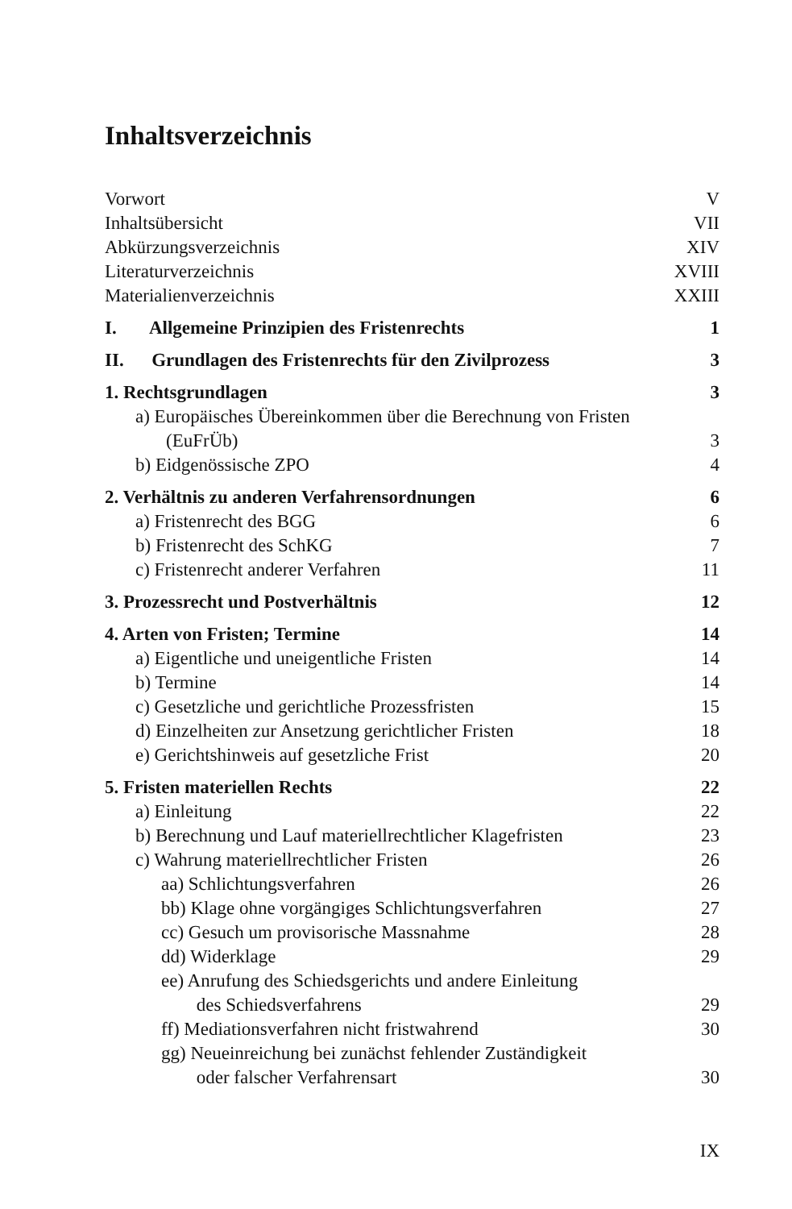Inhaltsverzeichnis
Vorwort V
Inhaltsübersicht VII
Abkürzungsverzeichnis XIV
Literaturverzeichnis XVIII
Materialienverzeichnis XXIII
I. Allgemeine Prinzipien des Fristenrechts 1
II. Grundlagen des Fristenrechts für den Zivilprozess 3
1. Rechtsgrundlagen 3
a) Europäisches Übereinkommen über die Berechnung von Fristen
(EuFrÜb) 3
b) Eidgenössische ZPO 4
2. Verhältnis zu anderen Verfahrensordnungen 6
a) Fristenrecht des BGG 6
b) Fristenrecht des SchKG 7
c) Fristenrecht anderer Verfahren 11
3. Prozessrecht und Postverhältnis 12
4. Arten von Fristen; Termine 14
a) Eigentliche und uneigentliche Fristen 14
b) Termine 14
c) Gesetzliche und gerichtliche Prozessfristen 15
d) Einzelheiten zur Ansetzung gerichtlicher Fristen 18
e) Gerichtshinweis auf gesetzliche Frist 20
5. Fristen materiellen Rechts 22
a) Einleitung 22
b) Berechnung und Lauf materiellrechtlicher Klagefristen 23
c) Wahrung materiellrechtlicher Fristen 26
aa) Schlichtungsverfahren 26
bb) Klage ohne vorgängiges Schlichtungsverfahren 27
cc) Gesuch um provisorische Massnahme 28
dd) Widerklage 29
ee) Anrufung des Schiedsgerichts und andere Einleitung
des Schiedsverfahrens 29
ff) Mediationsverfahren nicht fristwahrend 30
gg) Neueinreichung bei zunächst fehlender Zuständigkeit
oder falscher Verfahrensart 30
IX